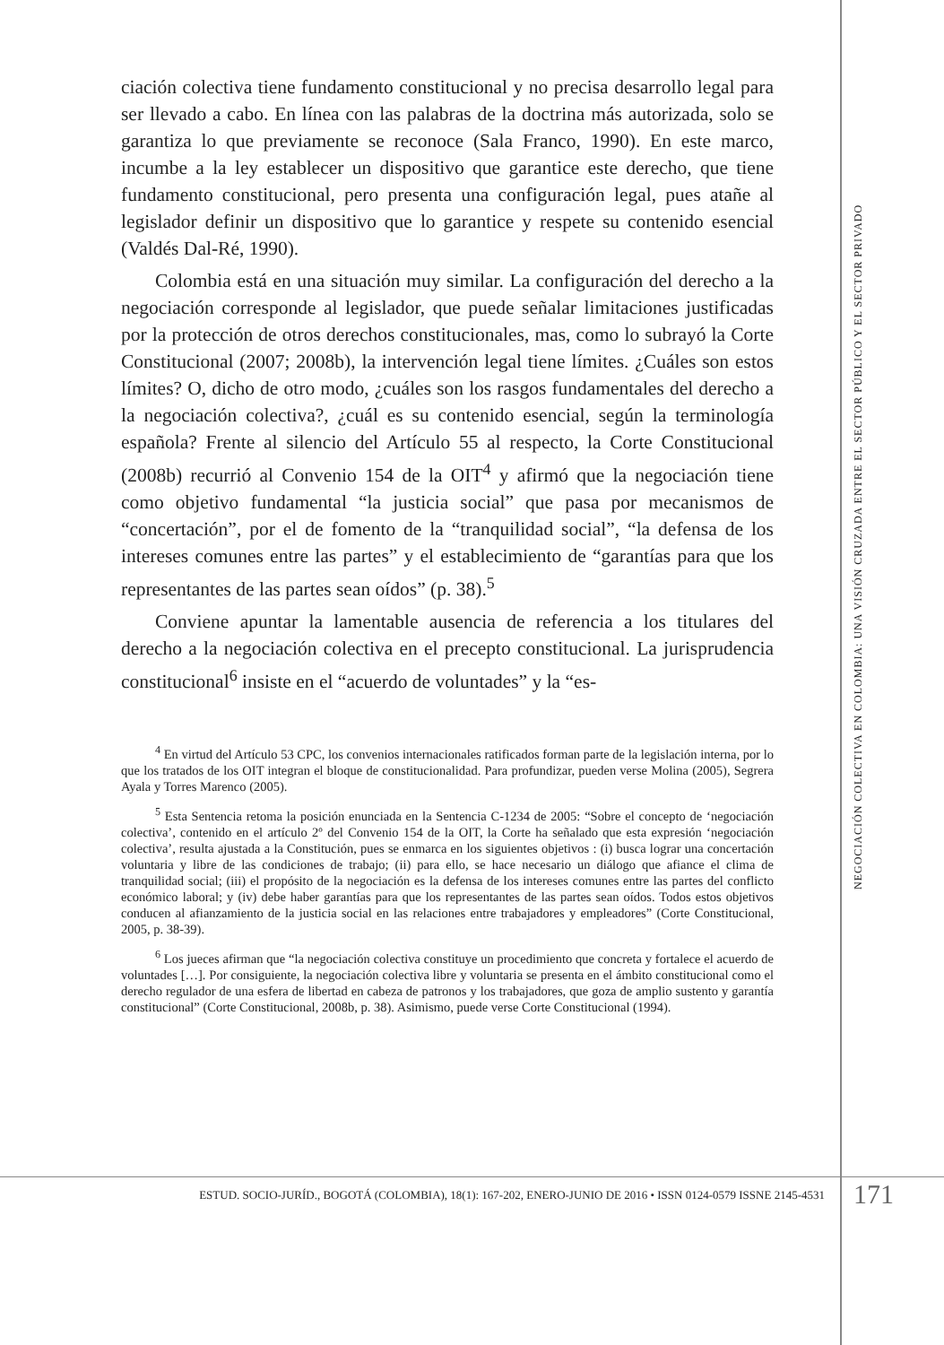ciación colectiva tiene fundamento constitucional y no precisa desarrollo legal para ser llevado a cabo. En línea con las palabras de la doctrina más autorizada, solo se garantiza lo que previamente se reconoce (Sala Franco, 1990). En este marco, incumbe a la ley establecer un dispositivo que garantice este derecho, que tiene fundamento constitucional, pero presenta una configuración legal, pues atañe al legislador definir un dispositivo que lo garantice y respete su contenido esencial (Valdés Dal-Ré, 1990).
Colombia está en una situación muy similar. La configuración del derecho a la negociación corresponde al legislador, que puede señalar limitaciones justificadas por la protección de otros derechos constitucionales, mas, como lo subrayó la Corte Constitucional (2007; 2008b), la intervención legal tiene límites. ¿Cuáles son estos límites? O, dicho de otro modo, ¿cuáles son los rasgos fundamentales del derecho a la negociación colectiva?, ¿cuál es su contenido esencial, según la terminología española? Frente al silencio del Artículo 55 al respecto, la Corte Constitucional (2008b) recurrió al Convenio 154 de la OIT<sup>4</sup> y afirmó que la negociación tiene como objetivo fundamental “la justicia social” que pasa por mecanismos de “concertación”, por el de fomento de la “tranquilidad social”, “la defensa de los intereses comunes entre las partes” y el establecimiento de “garantías para que los representantes de las partes sean oídos” (p. 38).<sup>5</sup>
Conviene apuntar la lamentable ausencia de referencia a los titulares del derecho a la negociación colectiva en el precepto constitucional. La jurisprudencia constitucional<sup>6</sup> insiste en el “acuerdo de voluntades” y la “es-
<sup>4</sup> En virtud del Artículo 53 CPC, los convenios internacionales ratificados forman parte de la legislación interna, por lo que los tratados de los OIT integran el bloque de constitucionalidad. Para profundizar, pueden verse Molina (2005), Segrera Ayala y Torres Marenco (2005).
<sup>5</sup> Esta Sentencia retoma la posición enunciada en la Sentencia C-1234 de 2005: “Sobre el concepto de ‘negociación colectiva’, contenido en el artículo 2º del Convenio 154 de la OIT, la Corte ha señalado que esta expresión ‘negociación colectiva’, resulta ajustada a la Constitución, pues se enmarca en los siguientes objetivos : (i) busca lograr una concertación voluntaria y libre de las condiciones de trabajo; (ii) para ello, se hace necesario un diálogo que afiance el clima de tranquilidad social; (iii) el propósito de la negociación es la defensa de los intereses comunes entre las partes del conflicto económico laboral; y (iv) debe haber garantías para que los representantes de las partes sean oídos. Todos estos objetivos conducen al afianzamiento de la justicia social en las relaciones entre trabajadores y empleadores” (Corte Constitucional, 2005, p. 38-39).
<sup>6</sup> Los jueces afirman que “la negociación colectiva constituye un procedimiento que concreta y fortalece el acuerdo de voluntades […]. Por consiguiente, la negociación colectiva libre y voluntaria se presenta en el ámbito constitucional como el derecho regulador de una esfera de libertad en cabeza de patronos y los trabajadores, que goza de amplio sustento y garantía constitucional” (Corte Constitucional, 2008b, p. 38). Asimismo, puede verse Corte Constitucional (1994).
NEGOCIACIÓN COLECTIVA EN COLOMBIA: UNA VISIÓN CRUZADA ENTRE EL SECTOR PÚBLICO Y EL SECTOR PRIVADO
ESTUD. SOCIO-JURÍD., BOGOTÁ (COLOMBIA), 18(1): 167-202, ENERO-JUNIO DE 2016 • ISSN 0124-0579 ISSNE 2145-4531
171